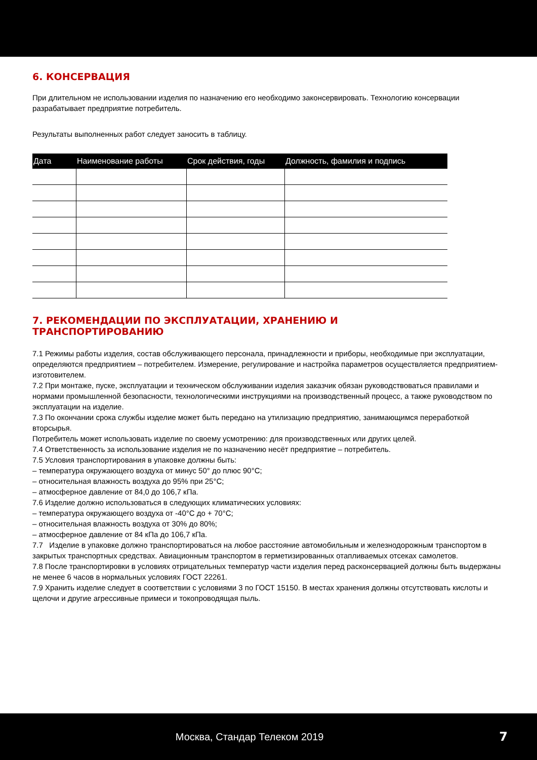6. КОНСЕРВАЦИЯ
При длительном не использовании изделия по назначению его необходимо законсервировать. Технологию консервации разрабатывает предприятие потребитель.
Результаты выполненных работ следует заносить в таблицу.
| Дата | Наименование работы | Срок действия, годы | Должность, фамилия и подпись |
| --- | --- | --- | --- |
7. РЕКОМЕНДАЦИИ ПО ЭКСПЛУАТАЦИИ, ХРАНЕНИЮ И
ТРАНСПОРТИРОВАНИЮ
7.1 Режимы работы изделия, состав обслуживающего персонала, принадлежности и приборы, необходимые при эксплуатации, определяются предприятием – потребителем. Измерение, регулирование и настройка параметров осуществляется предприятием-изготовителем.
7.2 При монтаже, пуске, эксплуатации и техническом обслуживании изделия заказчик обязан руководствоваться правилами и нормами промышленной безопасности, технологическими инструкциями на производственный процесс, а также руководством по эксплуатации на изделие.
7.3 По окончании срока службы изделие может быть передано на утилизацию предприятию, занимающимся переработкой вторсырья.
Потребитель может использовать изделие по своему усмотрению: для производственных или других целей.
7.4 Ответственность за использование изделия не по назначению несёт предприятие – потребитель.
7.5 Условия транспортирования в упаковке должны быть:
– температура окружающего воздуха от минус 50° до плюс 90°С;
– относительная влажность воздуха до 95% при 25°С;
– атмосферное давление от 84,0 до 106,7 кПа.
7.6 Изделие должно использоваться в следующих климатических условиях:
– температура окружающего воздуха от -40°С до + 70°С;
– относительная влажность воздуха от 30% до 80%;
– атмосферное давление от 84 кПа до 106,7 кПа.
7.7 Изделие в упаковке должно транспортироваться на любое расстояние автомобильным и железнодорожным транспортом в закрытых транспортных средствах. Авиационным транспортом в герметизированных отапливаемых отсеках самолетов.
7.8 После транспортировки в условиях отрицательных температур части изделия перед расконсервацией должны быть выдержаны не менее 6 часов в нормальных условиях ГОСТ 22261.
7.9 Хранить изделие следует в соответствии с условиями 3 по ГОСТ 15150. В местах хранения должны отсутствовать кислоты и щелочи и другие агрессивные примеси и токопроводящая пыль.
Москва, Стандар Телеком 2019 7